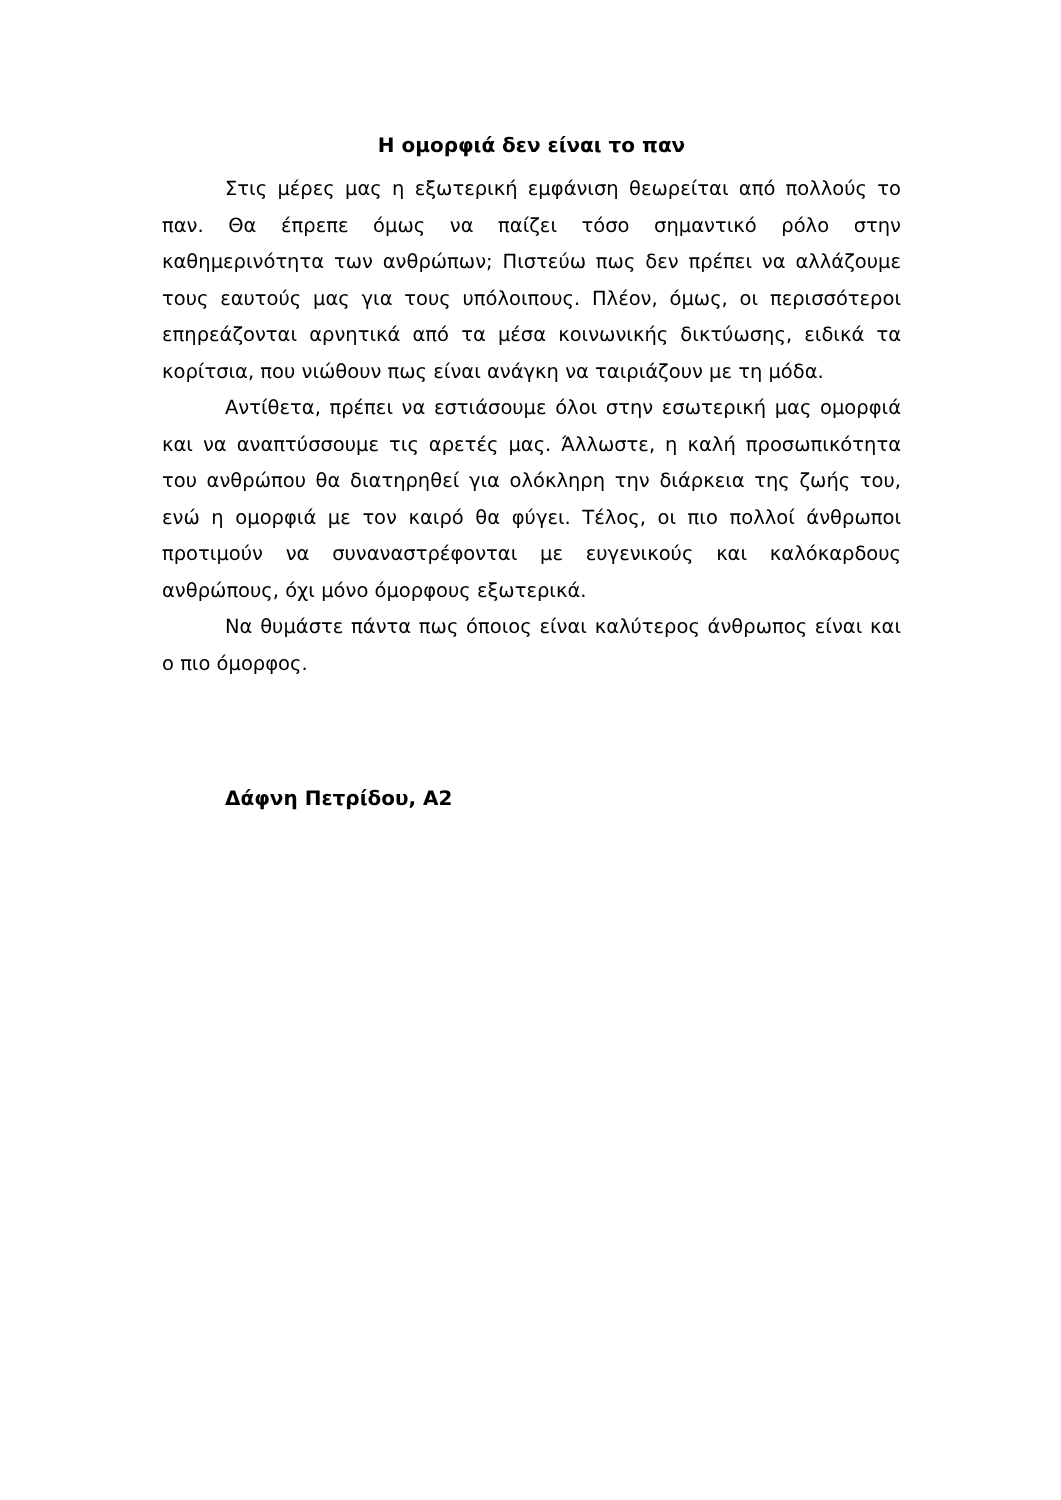Η ομορφιά δεν είναι το παν
Στις μέρες μας η εξωτερική εμφάνιση θεωρείται από πολλούς το παν. Θα έπρεπε όμως να παίζει τόσο σημαντικό ρόλο στην καθημερινότητα των ανθρώπων; Πιστεύω πως δεν πρέπει να αλλάζουμε τους εαυτούς μας για τους υπόλοιπους. Πλέον, όμως, οι περισσότεροι επηρεάζονται αρνητικά από τα μέσα κοινωνικής δικτύωσης, ειδικά τα κορίτσια, που νιώθουν πως είναι ανάγκη να ταιριάζουν με τη μόδα.
Αντίθετα, πρέπει να εστιάσουμε όλοι στην εσωτερική μας ομορφιά και να αναπτύσσουμε τις αρετές μας. Άλλωστε, η καλή προσωπικότητα του ανθρώπου θα διατηρηθεί για ολόκληρη την διάρκεια της ζωής του, ενώ η ομορφιά με τον καιρό θα φύγει. Τέλος, οι πιο πολλοί άνθρωποι προτιμούν να συναναστρέφονται με ευγενικούς και καλόκαρδους ανθρώπους, όχι μόνο όμορφους εξωτερικά.
Να θυμάστε πάντα πως όποιος είναι καλύτερος άνθρωπος είναι και ο πιο όμορφος.
Δάφνη Πετρίδου, Α2